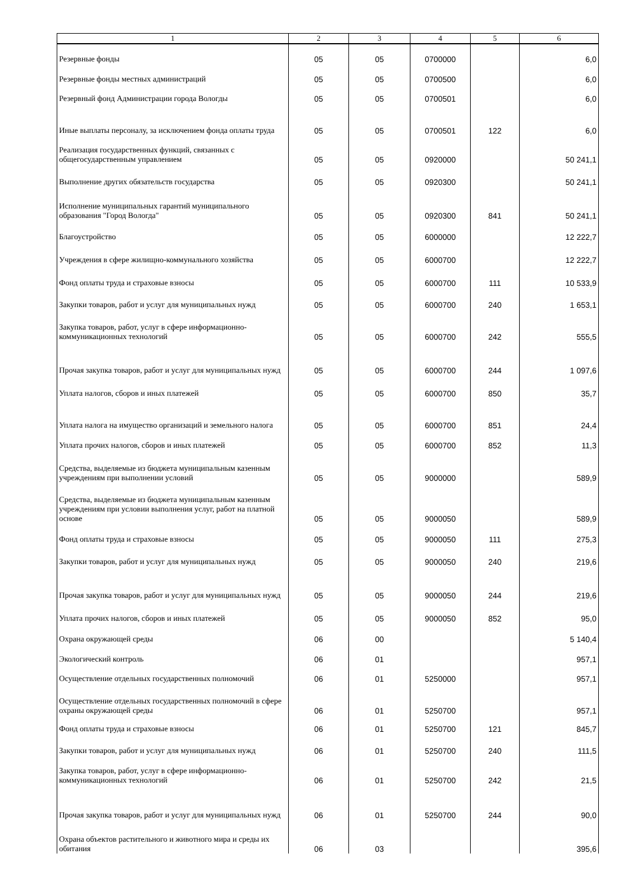| 1 | 2 | 3 | 4 | 5 | 6 |
| --- | --- | --- | --- | --- | --- |
| Резервные фонды | 05 | 05 | 0700000 | | 6,0 |
| Резервные фонды местных администраций | 05 | 05 | 0700500 | | 6,0 |
| Резервный фонд Администрации города Вологды | 05 | 05 | 0700501 | | 6,0 |
| Иные выплаты персоналу, за исключением фонда оплаты труда | 05 | 05 | 0700501 | 122 | 6,0 |
| Реализация государственных функций, связанных с общегосударственным управлением | 05 | 05 | 0920000 | | 50 241,1 |
| Выполнение других обязательств государства | 05 | 05 | 0920300 | | 50 241,1 |
| Исполнение муниципальных гарантий муниципального образования "Город Вологда" | 05 | 05 | 0920300 | 841 | 50 241,1 |
| Благоустройство | 05 | 05 | 6000000 | | 12 222,7 |
| Учреждения в сфере жилищно-коммунального хозяйства | 05 | 05 | 6000700 | | 12 222,7 |
| Фонд оплаты труда и страховые взносы | 05 | 05 | 6000700 | 111 | 10 533,9 |
| Закупки товаров, работ и услуг для муниципальных нужд | 05 | 05 | 6000700 | 240 | 1 653,1 |
| Закупка товаров, работ, услуг в сфере информационно-коммуникационных технологий | 05 | 05 | 6000700 | 242 | 555,5 |
| Прочая закупка товаров, работ и услуг для муниципальных нужд | 05 | 05 | 6000700 | 244 | 1 097,6 |
| Уплата налогов, сборов и иных платежей | 05 | 05 | 6000700 | 850 | 35,7 |
| Уплата налога на имущество организаций и земельного налога | 05 | 05 | 6000700 | 851 | 24,4 |
| Уплата прочих налогов, сборов и иных платежей | 05 | 05 | 6000700 | 852 | 11,3 |
| Средства, выделяемые из бюджета муниципальным казенным учреждениям при выполнении условий | 05 | 05 | 9000000 | | 589,9 |
| Средства, выделяемые из бюджета муниципальным казенным учреждениям при условии выполнения услуг, работ на платной основе | 05 | 05 | 9000050 | | 589,9 |
| Фонд оплаты труда и страховые взносы | 05 | 05 | 9000050 | 111 | 275,3 |
| Закупки товаров, работ и услуг для муниципальных нужд | 05 | 05 | 9000050 | 240 | 219,6 |
| Прочая закупка товаров, работ и услуг для муниципальных нужд | 05 | 05 | 9000050 | 244 | 219,6 |
| Уплата прочих налогов, сборов и иных платежей | 05 | 05 | 9000050 | 852 | 95,0 |
| Охрана окружающей среды | 06 | 00 | | | 5 140,4 |
| Экологический контроль | 06 | 01 | | | 957,1 |
| Осуществление отдельных государственных полномочий | 06 | 01 | 5250000 | | 957,1 |
| Осуществление отдельных государственных полномочий в сфере охраны окружающей среды | 06 | 01 | 5250700 | | 957,1 |
| Фонд оплаты труда и страховые взносы | 06 | 01 | 5250700 | 121 | 845,7 |
| Закупки товаров, работ и услуг для муниципальных нужд | 06 | 01 | 5250700 | 240 | 111,5 |
| Закупка товаров, работ, услуг в сфере информационно-коммуникационных технологий | 06 | 01 | 5250700 | 242 | 21,5 |
| Прочая закупка товаров, работ и услуг для муниципальных нужд | 06 | 01 | 5250700 | 244 | 90,0 |
| Охрана объектов растительного и животного мира и среды их обитания | 06 | 03 | | | 395,6 |